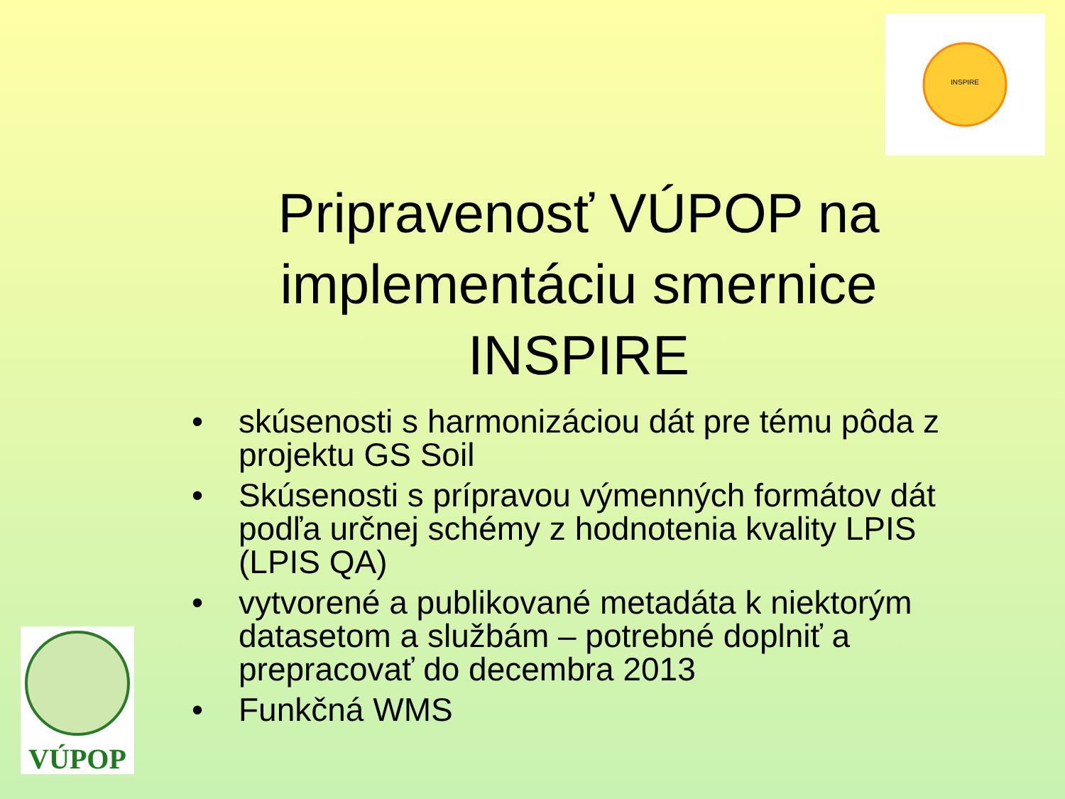INSPIRE
VÚPOP
Pripravenosť VÚPOP na implementáciu smernice INSPIRE
• skúsenosti s harmonizáciou dát pre tému pôda z projektu GS Soil
• Skúsenosti s prípravou výmenných formátov dát podľa určnej schémy z hodnotenia kvality LPIS (LPIS QA)
• vytvorené a publikované metadáta k niektorým datasetom a službám – potrebné doplniť a prepracovať do decembra 2013
• Funkčná WMS